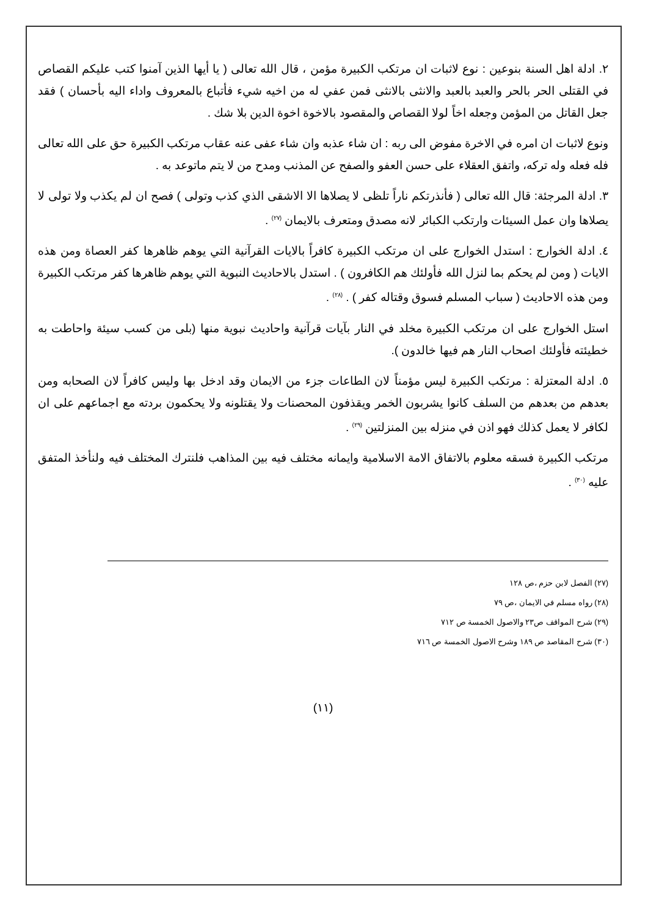٢. ادلة اهل السنة بنوعين : نوع لاثبات ان مرتكب الكبيرة مؤمن ، قال الله تعالى ( يا أيها الذين آمنوا كتب عليكم القصاص في القتلى الحر بالحر والعبد بالعبد والانثى بالانثى فمن عفي له من اخيه شيء فأتباع بالمعروف واداء اليه بأحسان ) فقد جعل القاتل من المؤمن وجعله اخاً لولا القصاص والمقصود بالاخوة اخوة الدين بلا شك .
ونوع لاثبات ان امره في الاخرة مفوض الى ربه : ان شاء عذبه وان شاء عفى عنه عقاب مرتكب الكبيرة حق على الله تعالى فله فعله وله تركه، واتفق العقلاء على حسن العفو والصفح عن المذنب ومدح من لا يتم ماتوعد به .
٣. ادلة المرجئة: قال الله تعالى ( فأنذرتكم ناراً تلظى لا يصلاها الا الاشقى الذي كذب وتولى ) فصح ان لم يكذب ولا تولى لا يصلاها وان عمل السيئات وارتكب الكبائر لانه مصدق ومتعرف بالايمان <sup>(٢٧)</sup> .
٤. ادلة الخوارج : استدل الخوارج على ان مرتكب الكبيرة كافراً بالايات القرآنية التي يوهم ظاهرها كفر العصاة ومن هذه الايات ( ومن لم يحكم بما لنزل الله فأولئك هم الكافرون ) . استدل بالاحاديث النبوية التي يوهم ظاهرها كفر مرتكب الكبيرة ومن هذه الاحاديث ( سباب المسلم فسوق وقتاله كفر ) . <sup>(٢٨)</sup> .
استل الخوارج على ان مرتكب الكبيرة مخلد في النار بآيات قرآنية واحاديث نبوية منها (بلى من كسب سيئة واحاطت به خطيئته فأولئك اصحاب النار هم فيها خالدون ).
٥. ادلة المعتزلة : مرتكب الكبيرة ليس مؤمناً لان الطاعات جزء من الايمان وقد ادخل بها وليس كافراً لان الصحابه ومن بعدهم من بعدهم من السلف كانوا يشربون الخمر ويقذفون المحصنات ولا يقتلونه ولا يحكمون بردته مع اجماعهم على ان لكافر لا يعمل كذلك فهو اذن في منزله بين المنزلتين <sup>(٢٩)</sup> .
مرتكب الكبيرة فسقه معلوم بالاتفاق الامة الاسلامية وايمانه مختلف فيه بين المذاهب فلنترك المختلف فيه ولنأخذ المتفق عليه <sup>(٣٠)</sup> .
(٢٧) الفصل لابن حزم ،ص ١٢٨
(٢٨) رواه مسلم في الايمان ،ص ٧٩
(٢٩) شرح المواقف ص٢٣ والاصول الخمسة ص ٧١٢
(٣٠) شرح المقاصد ص ١٨٩ وشرح الاصول الخمسة ص ٧١٦
(١١)